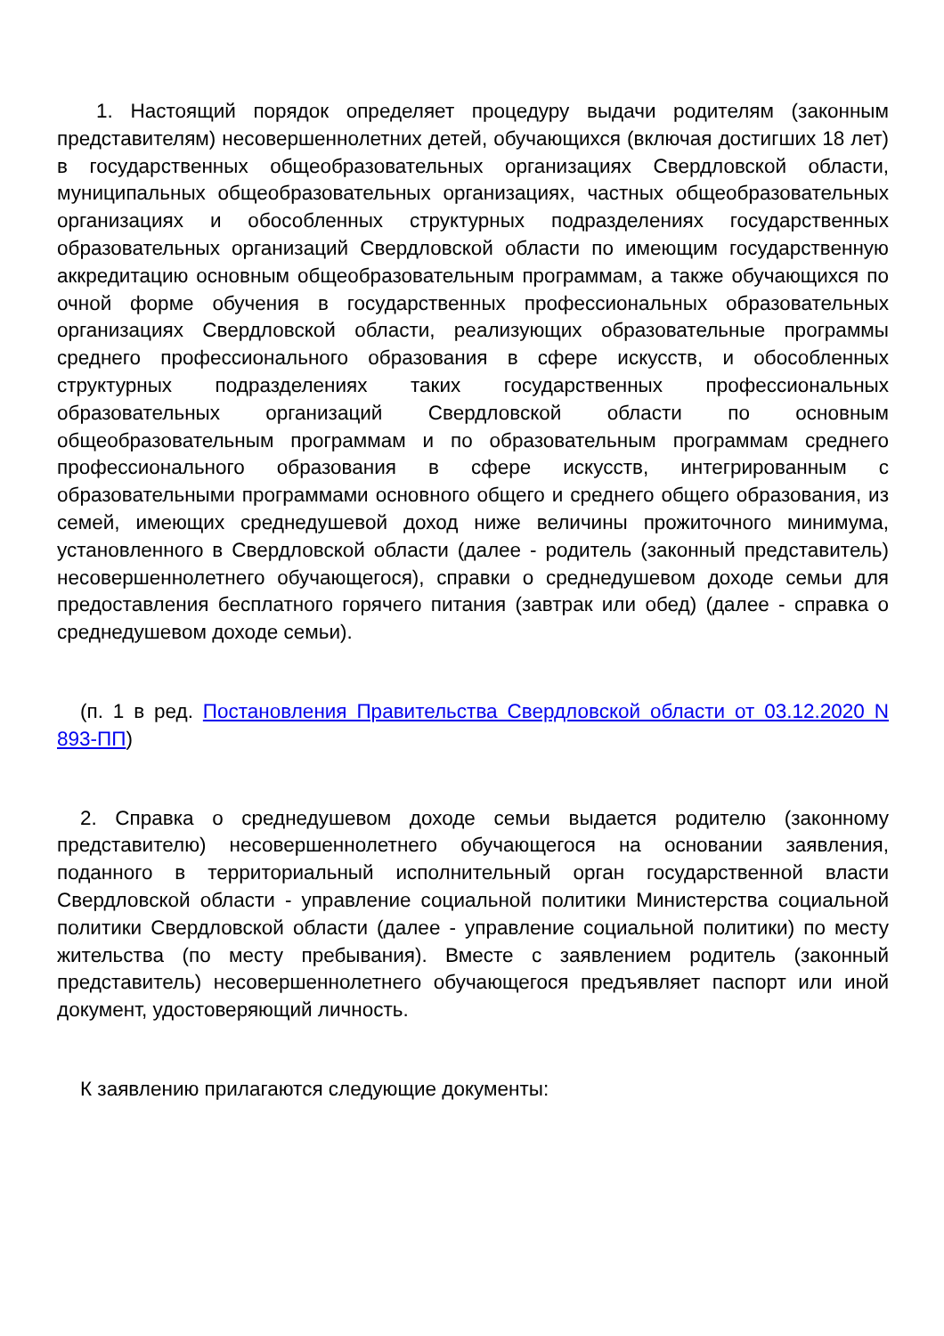1. Настоящий порядок определяет процедуру выдачи родителям (законным представителям) несовершеннолетних детей, обучающихся (включая достигших 18 лет) в государственных общеобразовательных организациях Свердловской области, муниципальных общеобразовательных организациях, частных общеобразовательных организациях и обособленных структурных подразделениях государственных образовательных организаций Свердловской области по имеющим государственную аккредитацию основным общеобразовательным программам, а также обучающихся по очной форме обучения в государственных профессиональных образовательных организациях Свердловской области, реализующих образовательные программы среднего профессионального образования в сфере искусств, и обособленных структурных подразделениях таких государственных профессиональных образовательных организаций Свердловской области по основным общеобразовательным программам и по образовательным программам среднего профессионального образования в сфере искусств, интегрированным с образовательными программами основного общего и среднего общего образования, из семей, имеющих среднедушевой доход ниже величины прожиточного минимума, установленного в Свердловской области (далее - родитель (законный представитель) несовершеннолетнего обучающегося), справки о среднедушевом доходе семьи для предоставления бесплатного горячего питания (завтрак или обед) (далее - справка о среднедушевом доходе семьи).
(п. 1 в ред. Постановления Правительства Свердловской области от 03.12.2020 N 893-ПП)
2. Справка о среднедушевом доходе семьи выдается родителю (законному представителю) несовершеннолетнего обучающегося на основании заявления, поданного в территориальный исполнительный орган государственной власти Свердловской области - управление социальной политики Министерства социальной политики Свердловской области (далее - управление социальной политики) по месту жительства (по месту пребывания). Вместе с заявлением родитель (законный представитель) несовершеннолетнего обучающегося предъявляет паспорт или иной документ, удостоверяющий личность.
К заявлению прилагаются следующие документы: